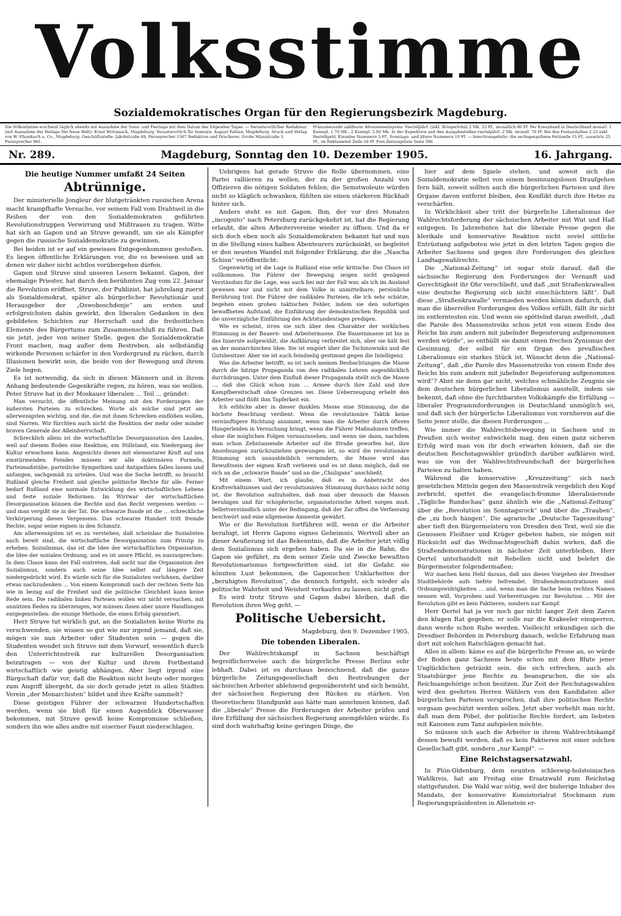Volksstimme
Sozialdemokratisches Organ für den Regierungsbezirk Magdeburg.
Die Volksstimme erscheint täglich abends mit Ausnahme der Sonn- und Festtage mit dem Datum des folgenden Tages. — Verantwortlicher Redakteur (mit Ausnahme der Beilage Die Neue Welt): Ernst Wittmaack, Magdeburg. Verantwortlich für Inserate: August Fabian, Magdeburg. Druck und Verlag von W. Pfannkuch u. Co., Magdeburg. Geschäftsstelle: Jakobstraße 49, Fernsprecher 1567 Redaktion und Druckerei: Große Münzstraße 3. Fernsprecher 961.
Pränumerando zahlbarer Abonnementspreis: Vierteljährl. (inkl. Bringerlohn) 2 Mk. 25 Pf., monatlich 80 Pf. Per Kreuzband in Deutschland monatl. 1 Exempl. 1.70 Mk., 2 Exempl. 2.90 Mk. In der Expedition und den Ausgabestellen vierteljährl. 2 Mk. monatl. 70 Pf. Bei den Postanstalten 2.25 exkl. Bestellgeld. Einzelne Nummern 5 Pf., Sonntags- und ältere Nummern 10 Pf. — Insertionsgebühr: die sechsgespaltene Petitzeile 15 Pf., auswärts 25 Pf., im Reklameteil Zeile 50 Pf. Post-Zeitungsliste Seite 390
Nr. 289. Magdeburg, Sonntag den 10. Dezember 1905. 16. Jahrgang.
Die heutige Nummer umfaßt 24 Seiten
Abtrünnige.
Der ministerielle Jongleur der blutgetränkten russischen Arena macht krampfhafte Versuche, vor seinem Fall vom Drahtseil in die Reihen der von den Sozialdemokraten geführten Revolutionstruppen Verwirrung und Mißtrauen zu tragen. Witte hat sich an Gapon und an Struve gewandt, um sie als Kämpfer gegen die russische Sozialdemokratie zu gewinnen.
Bei beiden ist er auf ein gewisses Entgegenkommen gestoßen. Es liegen öffentliche Erklärungen vor, die es beweisen und an denen wir daher nicht achtlos vorübergehen dürfen.
Gapon und Struve sind unseren Lesern bekannt. Gapon, der ehemalige Priester, hat durch den berühmten Zug vom 22. Januar die Revolution eröffnet, Struve, der Publizist, hat jahrelang zuerst als Sozialdemokrat, später als bürgerlicher Revolutionär und Herausgeber der „Oswoboschdenje“ am ersten und erfolgreichsten dahin gewirkt, den liberalen Gedanken in den gebildeten Schichten zur Herrschaft und die freiheitlichen Elemente des Bürgertums zum Zusammenschluß zu führen. Daß sie jetzt, jeder von seiner Stelle, gegen die Sozialdemokratie Front machen, mag außer dem Bestreben, als selbständig wirkende Personen schärfer in den Vordergrund zu rücken, durch Illusionen bewirkt sein, die beide von der Bewegung und ihrem Ziele hegen.
Es ist notwendig, da sich in diesen Männern und in ihrem Anhang bedeutende Gegenkräfte regen, zu hören, was sie wollen. Peter Struve hat in der Moskauer liberalen ... Teil ... gründet:
Man versucht, die öffentliche Meinung mit den Forderungen der äußersten Parteien zu schrecken. Worte als solche sind jetzt am allerwenigsten wichtig, und die, die mit ihnen Schrecken einflößen wollen, sind Narren. Wir fürchten auch nicht die Reaktion der mehr oder minder braven Generale der Alleinherrschaft.
Schrecklich allein ist die wirtschaftliche Desorganisation des Landes, weil auf diesem Boden eine Reaktion, ein Stillstand, ein Niedergang der Kultur erwachsen kann. Angesichts dieses mit elementarer Kraft auf uns einstürmenden Feindes müssen wir alle doktrinären Formeln, Parteimaßstäbe, parteiliche Sympathien und Antipathien fallen lassen und anfangen, sachgemäß zu urteilen. Und was die Sache betrifft, so braucht Rußland gleiche Freiheit und gleiche politische Rechte für alle. Ferner bedarf Rußland eine normale Entwicklung des wirtschaftlichen Lebens und feste soziale Reformen. Im Wirrwar der wirtschaftlichen Desorganisation können die Rechte und das Recht vergessen werden — und man vergißt sie in der Tat. Die schwarze Bande ist die ... schreckliche Verkörperung dieses Vergessens. Das schwarze Hundert tritt fremde Rechte, sogar seine eignen in den Schmutz.
Am allerwenigsten ist es zu verstehen, daß scheinbar die Sozialisten auch bereit sind, die wirtschaftliche Desorganisation zum Prinzip zu erheben. Sozialismus, das ist die Idee der wirtschaftlichen Organisation, die Idee der sozialen Ordnung, und es ist unsre Pflicht, es auszusprechen: In dem Chaos kann der Fall eintreten, daß nicht nur die Organisation des Sozialismus, sondern auch seine Idee selbst auf längere Zeit niedergedrückt wird. Es würde sich für die Sozialisten verlohnen, darüber etwas nachzudenken ... Von einem Kompromiß nach der rechten Seite hin wie in bezug auf die Freiheit und die politische Gleichheit kann keine Rede sein. Die radikalen linken Parteien wollen wir nicht versuchen, mit unnützen Reden zu überzeugen, wir müssen ihnen aber unsre Handlungen entgegenstellen: die einzige Methode, die einen Erfolg garantiert.
Herr Struve tut wirklich gut, an die Sozialisten keine Worte zu verschwenden, sie wissen so gut wie nur irgend jemand, daß sie, mögen sie nun Arbeiter oder Studenten sein — gegen die Studenten wendet sich Struve mit dem Vorwurf, wesentlich durch den Unterrichtsstreik zur kulturellen Desorganisation beizutragen — von der Kultur und ihrem Fortbestand wirtschaftlich wie geistig abhängen. Aber liegt irgend eine Bürgschaft dafür vor, daß die Reaktion nicht heute oder morgen zum Angriff übergeht, da sie doch gerade jetzt in allen Städten Verein „der Monarchisten“ bildet und ihre Kräfte sammelt?
Diese geistigen Führer der schwarzen Hundertschaften werden, wenn sie bloß für einen Augenblick Oberwasser bekommen, mit Struve gewiß keine Kompromisse schließen, sondern ihn wie alles andre mit eiserner Faust niederschlagen.
Uebrigens hat gerade Struve die Rolle übernommen, eine Partei ralliieren zu wollen, der zu der großen Anzahl von Offizieren die nötigen Soldaten fehlen; die Semstwoleute würden nicht so kläglich schwanken, fühlten sie einen stärkeren Rückhalt hinter sich.
Anders steht es mit Gapon. Ihm, der vor drei Monaten „incognito“ nach Petersburg zurückgekehrt ist, hat die Regierung erlaubt, die alten Arbeitervereine wieder zu öffnen. Und da er sich doch eben noch als Sozialdemokraten bekannt hat und nun in die Stellung eines halben Abenteurers zurücksinkt, so begleitet er den neusten Wandel mit folgender Erklärung, die die „Nascha Schisn“ veröffentlicht:
Gegenwärtig ist die Lage in Rußland eine sehr kritische. Das Chaos ist vollkommen. Die Führer der Bewegung zeigen nicht genügend Verständnis für die Lage, was auch bei mir der Fall war, als ich im Ausland gewesen war und nicht mit dem Volke in unmittelbare, persönliche Berührung trat. Die Führer der radikalen Parteien, die ich sehr schätze, begehen einen groben taktischen Fehler, indem sie den sofortigen bewaffneten Aufstand, die Einführung der demokratischen Republik und die unverzügliche Einführung des Achtstundentages predigen.
Wie es scheint, irren sie sich über den Charakter der wirklichen Stimmung in der Bauern- und Arbeitermasse. Die Bauernmasse ist bis in das Innerste aufgewühlt, die Aufklärung verbreitet sich, aber sie hält fest an der monarchischen Idee. Sie ist empört über die Tschinowniks und die Gutsbesitzer. Aber sie ist auch feindselig gestimmt gegen die Intelligenz.
Was die Arbeiter betrifft, so ist nach meinen Beobachtungen die Masse durch die hitzige Propaganda von den radikalen Lehren augenblicklich durchdrungen. Unter dem Einfluß dieser Propaganda stellt sich die Masse ..., daß das Glück schon zum ... Armee durch ihre Zahl und ihre Kampfbereitschaft ohne Grenzen sei. Diese Ueberzeugung erhebt den Arbeiter und flößt ihm Tapferkeit ein.
Ich erblicke aber in dieser dunklen Masse eine Stimmung, die die höchste Beachtung verdient. Wenn die revolutionäre Taktik keine vernünftigere Richtung annimmt, wenn man die Arbeiter durch öfteres Hungerleiden in Versuchung bringt, wenn die Führer Maßnahmen treffen, ohne die möglichen Folgen vorauszusehen, und wenn sie dann, nachdem man schon Zehntausende Arbeiter auf die Straße geworfen hat, ihre Anordnungen zurückzuziehen gezwungen ist, so wird die revolutionäre Stimmung sich unausbleiblich vermindern, die Masse wird das Bewußtsein der eignen Kraft verlieren und es ist dann möglich, daß sie sich an die „schwarze Bande“ und an die „Chuligans“ anschließt.
Mit einem Wort, ich glaube, daß es in Anbetracht des Kraftverhältnisses und der revolutionären Stimmung durchaus nicht nötig ist, die Revolution aufzuhalten, daß man aber dennoch die Massen beruhigen und für schöpferische, organisatorische Arbeit sorgen muß. Selbstverständlich unter der Bedingung, daß der Zar offen die Verfassung beschwört und eine allgemeine Amnestie gewährt.
Wie er die Revolution fortführen will, wenn er die Arbeiter beruhigt, ist Herrn Gapons eignes Geheimnis. Wertvoll aber an dieser Aeußerung ist das Bekenntnis, daß die Arbeiter jetzt völlig dem Sozialismus sich ergeben haben. Da sie in die Bahn, die Gapon sie geführt, zu dem seiner Ziele und Zwecke bewußten Revolutionarismus fortgeschritten sind, ist die Gefahr, sie könnten Lust bekommen, die Gaponschen Unklarheiten der „beruhigten Revolution“, die dennoch fortgeht, sich wieder als politische Wahrheit und Weisheit verkaufen zu lassen, nicht groß.
Es wird trotz Struve und Gapon dabei bleiben, daß die Revolution ihren Weg geht. —
Politische Uebersicht.
Magdeburg, den 9. Dezember 1905.
Die tobenden Liberalen.
Der Wahlrechtskampf in Sachsen beschäftigt begreiflicherweise auch die bürgerliche Presse Berlins sehr lebhaft. Dabei ist es durchaus bezeichnend, daß die ganze bürgerliche Zeitungsgesellschaft den Bestrebungen der sächsischen Arbeiter ablehnend gegenübersteht und sich bemüht, der sächsischen Regierung den Rücken zu stärken. Von theoretischem Standpunkt aus hätte man annehmen können, daß die „liberale“ Presse die Forderungen der Arbeiter prüfen und ihre Erfüllung der sächsischen Regierung anempfehlen würde. Es sind doch wahrhaftig keine geringen Dinge, die
hier auf dem Spiele stehen, und soweit sich die Sozialdemokratie selbst von einem besinnungslosen Draufgehen fern hält, soweit sollten auch die bürgerlichen Parteien und ihre Organe davon entfernt bleiben, den Konflikt durch ihre Hetze zu verschärfen.
In Wirklichkeit aber tritt der bürgerliche Liberalismus der Wahlrechtsforderung der sächsischen Arbeiter mit Wut und Haß entgegen. In Jahrzehnten hat die liberale Presse gegen die klerikale und konservative Reaktion nicht soviel sittliche Entrüstung aufgeboten wie jetzt in den letzten Tagen gegen die Arbeiter Sachsens und gegen ihre Forderungen des gleichen Landtagswahlrechts.
Die „National-Zeitung“ ist sogar stolz darauf, daß die sächsische Regierung den Forderungen der Vernunft und Gerechtigkeit ihr Ohr verschließt, und daß „mit Straßenkrawallen eine deutsche Regierung sich nicht einschüchtern läßt“. Daß diese „Straßenkrawalle“ vermieden werden können dadurch, daß man die überreifen Forderungen des Volkes erfüllt, fällt ihr nicht im entferntesten ein. Und wenn sie spöttelnd daran zweifelt, „daß die Parole des Massenstreiks schon jetzt von einem Ende des Reichs bis zum andern mit jubelnder Begeisterung aufgenommen werden würde“, so enthüllt sie damit einen frechen Zynismus der Gesinnung, der selbst für ein Organ des preußischen Liberalismus ein starkes Stück ist. Wünscht denn die „National-Zeitung“, daß „die Parole des Massenstreiks von einem Ende des Reichs bis zum andern mit jubelnder Begeisterung aufgenommen wird“? Ahnt sie denn gar nicht, welches schmähliche Zeugnis sie dem deutschen bürgerlichen Liberalismus ausstellt, indem sie bekennt, daß ohne die furchtbarsten Volkskämpfe die Erfüllung — liberaler Programmforderungen in Deutschland unmöglich sei, und daß sich der bürgerliche Liberalismus von vornherein auf die Seite jener stelle, die diesen Forderungen ...
Wie immer die Wahlrechtsbewegung in Sachsen und in Preußen sich weiter entwickeln mag, den einen ganz sicheren Erfolg wird man von ihr doch erwarten können, daß sie die deutschen Reichstagswähler gründlich darüber aufklären wird, was sie von der Wahlrechtsfreundschaft der bürgerlichen Parteien zu halten haben.
Während die konservative „Kreuzzeitung“ sich nach gesetzlichen Mitteln gegen den Massenstreik vergeblich den Kopf zerbricht, spottet die evangelisch-fromme liberalisierende „Tägliche Rundschau“ ganz ähnlich wie die „National-Zeitung“ über die „Revolution im Sonntagsrock“ und über die „Trauben“, die „zu hoch hängen“. Die agrarische „Deutsche Tageszeitung“ aber tieft den Bürgermeistern von Dresden den Text, weil sie die Genossen Fleißner und Krüger gebeten haben, sie mögen mit Rücksicht auf das Weihnachtsgeschäft dahin wirken, daß die Straßendemonstrationen in nächster Zeit unterbleiben. Herr Oertel unterhandelt mit Rebellen nicht und belehrt die Bürgermeister folgendermaßen:
Wir machen kein Hehl daraus, daß uns dieses Vorgehen der Dresdner Stadtbehörde aufs tiefste befremdet. Straßendemonstrationen sind Ordnungswidrigkeiten ... und, wenn man die Sache beim rechten Namen nennen will, Vorproben und Vorbereitungen zur Revolution ... Mit der Revolution gibt es kein Paktieren, sondern nur Kampf.
Herr Oertel hat ja vor noch gar nicht langer Zeit dem Zaren den klugen Rat gegeben, er solle nur die Krakeeler einsperren, dann werde schon Ruhe werden. Vielleicht erkundigen sich die Dresdner Behörden in Petersburg danach, welche Erfahrung man dort mit solchen Ratschlägen gemacht hat.
Alles in allem: käme es auf die bürgerliche Presse an, so würde der Boden ganz Sachsens heute schon mit dem Blute jener Unglücklichen getränkt sein, die sich erfrechen, auch als Staatsbürger jene Rechte zu beanspruchen, die sie als Reichsangehörige schon besitzen. Zur Zeit der Reichstagswahlen wird den geehrten Herren Wählern von den Kandidaten aller bürgerlichen Parteien versprochen, daß ihre politischen Rechte sorgsam geschützt werden sollen. Jetzt aber verhehlt man nicht, daß man dem Pöbel, der politische Rechte fordert, am liebsten mit Kanonen zum Tanz aufspielen möchte.
So müssen sich auch die Arbeiter in ihrem Wahlrechtskampf dessen bewußt werden, daß es kein Paktieren mit einer solchen Gesellschaft gibt, sondern „nur Kampf“. —
Eine Reichstagsersatzwahl.
In Plön-Oldenburg, dem neunten schleswig-holsteinischen Wahlkreis, hat am Freitag eine Ersatzwahl zum Reichstag stattgefunden. Die Wahl war nötig, weil der bisherige Inhaber des Mandats, der konservative Konsistorialrat Stockmann zum Regierungspräsidenten in Allenstein er-